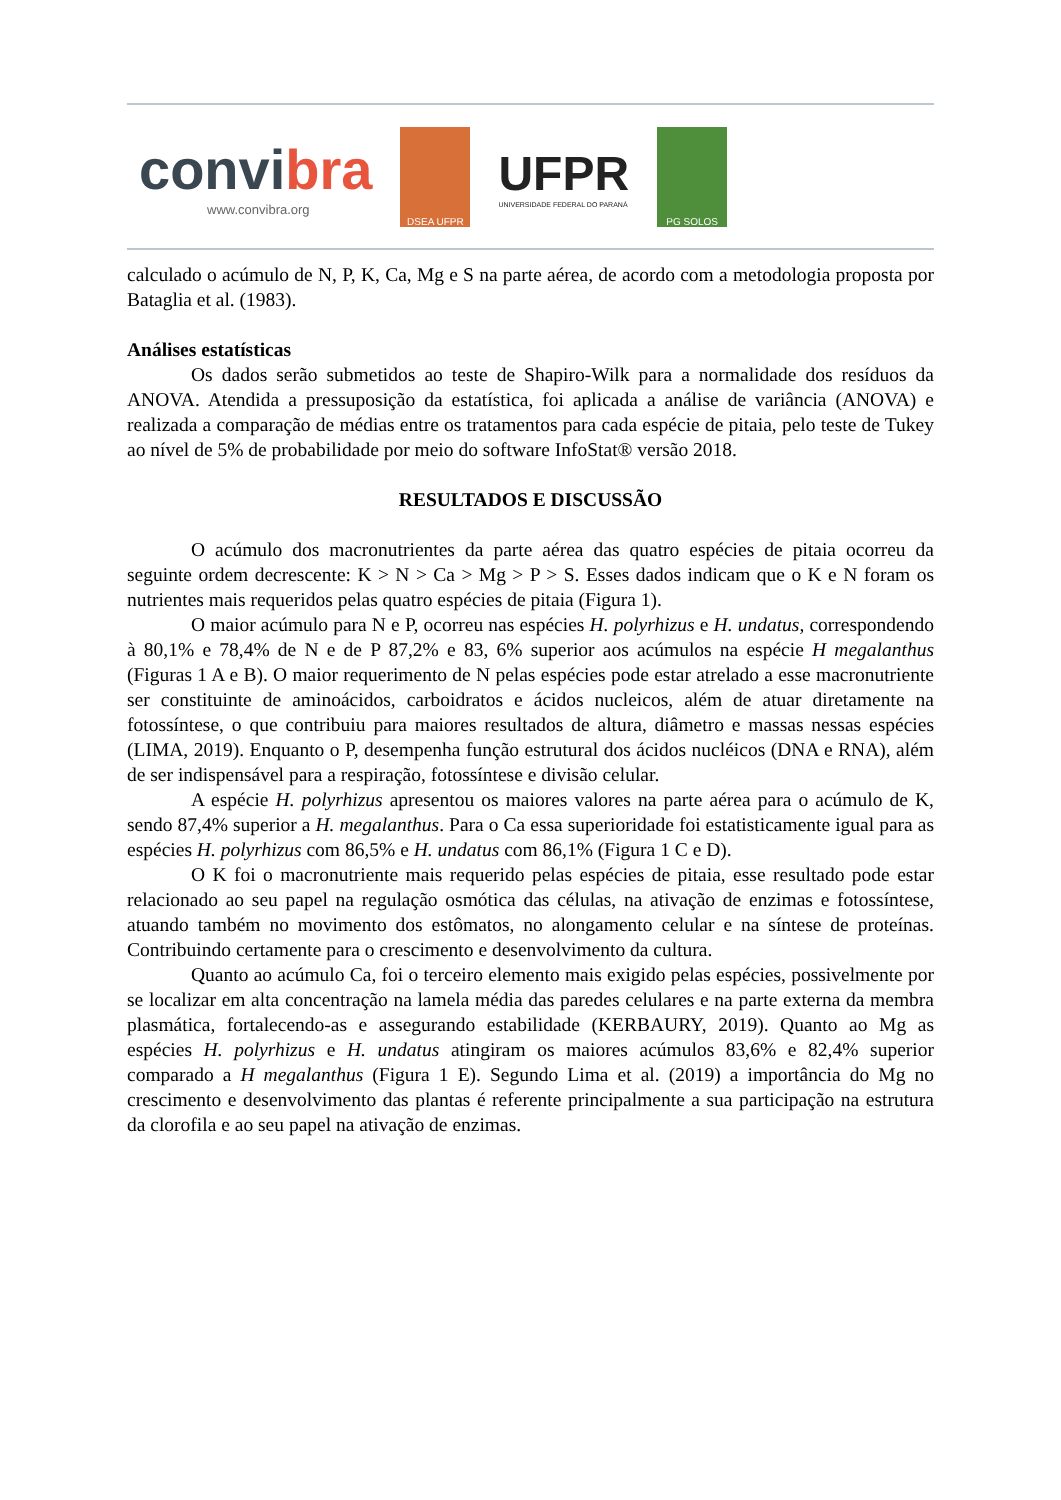convibra
www.convibra.org
DSEA UFPR
UFPR
UNIVERSIDADE FEDERAL DO PARANÁ
PG SOLOS
calculado o acúmulo de N, P, K, Ca, Mg e S na parte aérea, de acordo com a metodologia proposta por Bataglia et al. (1983).
Análises estatísticas
Os dados serão submetidos ao teste de Shapiro-Wilk para a normalidade dos resíduos da ANOVA. Atendida a pressuposição da estatística, foi aplicada a análise de variância (ANOVA) e realizada a comparação de médias entre os tratamentos para cada espécie de pitaia, pelo teste de Tukey ao nível de 5% de probabilidade por meio do software InfoStat® versão 2018.
RESULTADOS E DISCUSSÃO
O acúmulo dos macronutrientes da parte aérea das quatro espécies de pitaia ocorreu da seguinte ordem decrescente: K > N > Ca > Mg > P > S. Esses dados indicam que o K e N foram os nutrientes mais requeridos pelas quatro espécies de pitaia (Figura 1).
O maior acúmulo para N e P, ocorreu nas espécies H. polyrhizus e H. undatus, correspondendo à 80,1% e 78,4% de N e de P 87,2% e 83, 6% superior aos acúmulos na espécie H megalanthus (Figuras 1 A e B). O maior requerimento de N pelas espécies pode estar atrelado a esse macronutriente ser constituinte de aminoácidos, carboidratos e ácidos nucleicos, além de atuar diretamente na fotossíntese, o que contribuiu para maiores resultados de altura, diâmetro e massas nessas espécies (LIMA, 2019). Enquanto o P, desempenha função estrutural dos ácidos nucléicos (DNA e RNA), além de ser indispensável para a respiração, fotossíntese e divisão celular.
A espécie H. polyrhizus apresentou os maiores valores na parte aérea para o acúmulo de K, sendo 87,4% superior a H. megalanthus. Para o Ca essa superioridade foi estatisticamente igual para as espécies H. polyrhizus com 86,5% e H. undatus com 86,1% (Figura 1 C e D).
O K foi o macronutriente mais requerido pelas espécies de pitaia, esse resultado pode estar relacionado ao seu papel na regulação osmótica das células, na ativação de enzimas e fotossíntese, atuando também no movimento dos estômatos, no alongamento celular e na síntese de proteínas. Contribuindo certamente para o crescimento e desenvolvimento da cultura.
Quanto ao acúmulo Ca, foi o terceiro elemento mais exigido pelas espécies, possivelmente por se localizar em alta concentração na lamela média das paredes celulares e na parte externa da membra plasmática, fortalecendo-as e assegurando estabilidade (KERBAURY, 2019). Quanto ao Mg as espécies H. polyrhizus e H. undatus atingiram os maiores acúmulos 83,6% e 82,4% superior comparado a H megalanthus (Figura 1 E). Segundo Lima et al. (2019) a importância do Mg no crescimento e desenvolvimento das plantas é referente principalmente a sua participação na estrutura da clorofila e ao seu papel na ativação de enzimas.